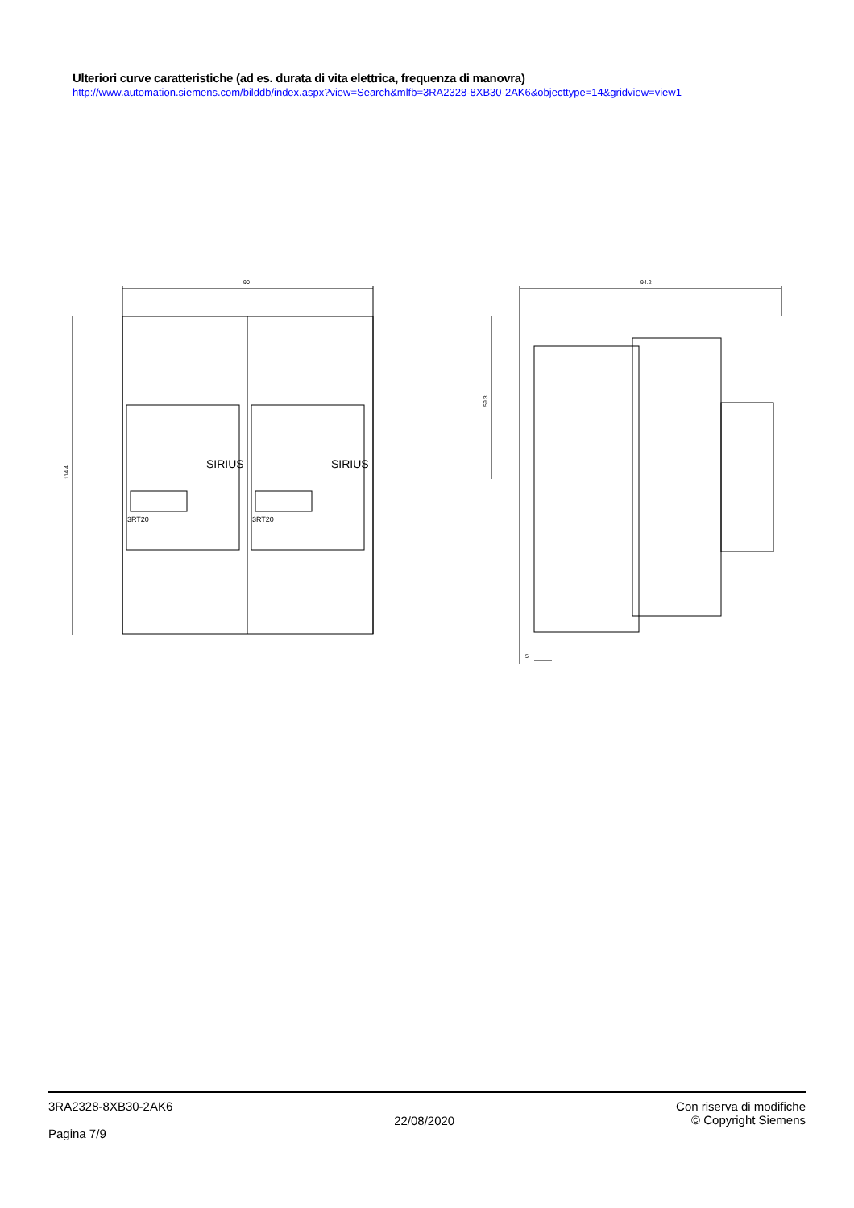Ulteriori curve caratteristiche (ad es. durata di vita elettrica, frequenza di manovra)
http://www.automation.siemens.com/bilddb/index.aspx?view=Search&mlfb=3RA2328-8XB30-2AK6&objecttype=14&gridview=view1
90
94.2
114.4
59.3
5
SIRIUS
SIRIUS
3RT20
3RT20
3RA2328-8XB30-2AK6
Pagina 7/9
22/08/2020
Con riserva di modifiche
© Copyright Siemens